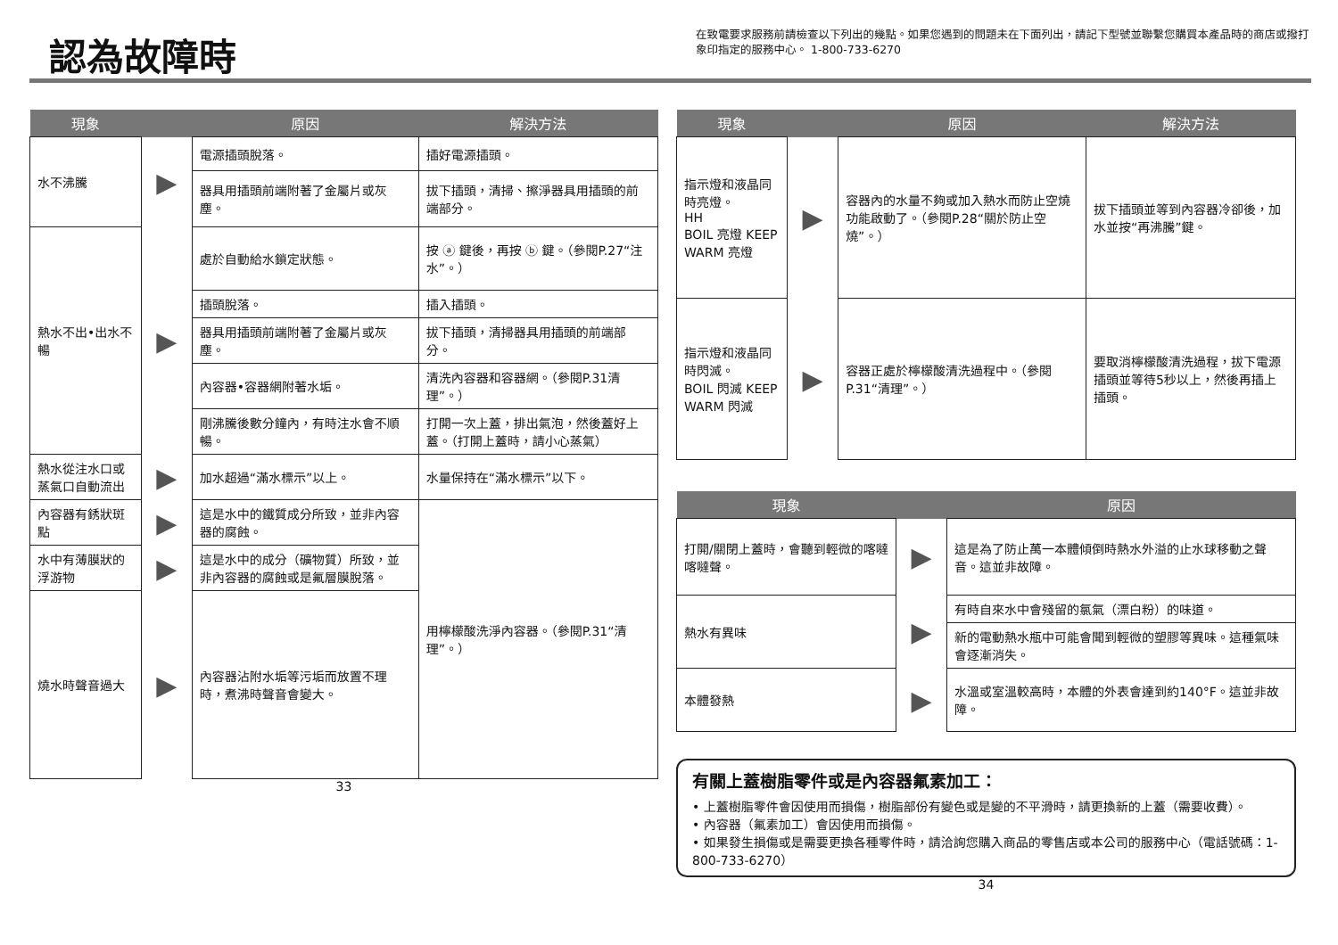認為故障時
在致電要求服務前請檢查以下列出的幾點。如果您遇到的問題未在下面列出，請記下型號並聯繫您購買本產品時的商店或撥打象印指定的服務中心。 1-800-733-6270
| 現象 | | 原因 | 解決方法 |
| --- | --- | --- | --- |
| 水不沸騰 | ▶ | 電源插頭脫落。 | 插好電源插頭。 |
| | | 器具用插頭前端附著了金屬片或灰塵。 | 拔下插頭，清掃、擦淨器具用插頭的前端部分。 |
| 熱水不出•出水不暢 | ▶ | 處於自動給水鎖定狀態。 | 按 ⓐ 鍵後，再按 ⓑ 鍵。（參閱P.27“注水”。） |
| | | 插頭脫落。 | 插入插頭。 |
| | | 器具用插頭前端附著了金屬片或灰塵。 | 拔下插頭，清掃器具用插頭的前端部分。 |
| | | 內容器•容器網附著水垢。 | 清洗內容器和容器網。（參閱P.31清理”。） |
| | | 剛沸騰後數分鐘內，有時注水會不順暢。 | 打開一次上蓋，排出氣泡，然後蓋好上蓋。（打開上蓋時，請小心蒸氣） |
| 熱水從注水口或蒸氣口自動流出 | ▶ | 加水超過“滿水標示”以上。 | 水量保持在“滿水標示”以下。 |
| 內容器有銹狀斑點 | ▶ | 這是水中的鐵質成分所致，並非內容器的腐蝕。 | 用檸檬酸洗淨內容器。（參閱P.31“清理”。） |
| 水中有薄膜狀的浮游物 | ▶ | 這是水中的成分（礦物質）所致，並非內容器的腐蝕或是氟層膜脫落。 | |
| 燒水時聲音過大 | ▶ | 內容器沾附水垢等污垢而放置不理時，煮沸時聲音會變大。 | |
33
| 現象 | | 原因 | 解決方法 |
| --- | --- | --- | --- |
| 指示燈和液晶同時亮燈。 HH BOIL 亮燈 KEEP WARM 亮燈 | ▶ | 容器內的水量不夠或加入熱水而防止空燒功能啟動了。（參閱P.28“關於防止空燒”。） | 拔下插頭並等到內容器冷卻後，加水並按“再沸騰”鍵。 |
| 指示燈和液晶同時閃滅。 BOIL 閃滅 KEEP WARM 閃滅 | ▶ | 容器正處於檸檬酸清洗過程中。（參閱P.31“清理”。） | 要取消檸檬酸清洗過程，拔下電源插頭並等待5秒以上，然後再插上插頭。 |
| 現象 | | 原因 |
| --- | --- | --- |
| 打開/關閉上蓋時，會聽到輕微的喀噠喀噠聲。 | ▶ | 這是為了防止萬一本體傾倒時熱水外溢的止水球移動之聲音。這並非故障。 |
| 熱水有異味 | ▶ | 有時自來水中會殘留的氯氣（漂白粉）的味道。 |
| | | 新的電動熱水瓶中可能會聞到輕微的塑膠等異味。這種氣味會逐漸消失。 |
| 本體發熱 | ▶ | 水溫或室溫較高時，本體的外表會達到約140°F。這並非故障。 |
有關上蓋樹脂零件或是內容器氟素加工：
• 上蓋樹脂零件會因使用而損傷，樹脂部份有變色或是變的不平滑時，請更換新的上蓋（需要收費）。
• 內容器（氟素加工）會因使用而損傷。
• 如果發生損傷或是需要更換各種零件時，請洽詢您購入商品的零售店或本公司的服務中心（電話號碼：1-800-733-6270）
34